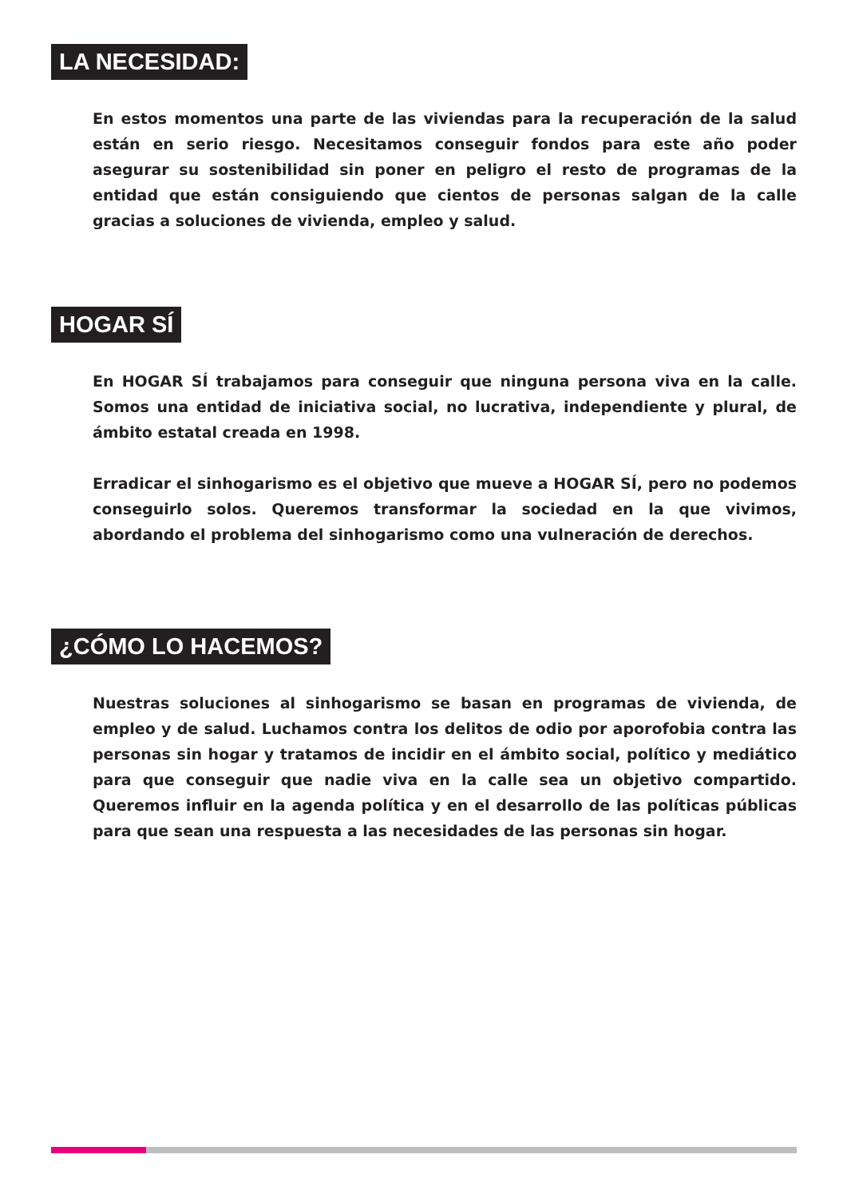LA NECESIDAD:
En estos momentos una parte de las viviendas para la recuperación de la salud están en serio riesgo. Necesitamos conseguir fondos para este año poder asegurar su sostenibilidad sin poner en peligro el resto de programas de la entidad que están consiguiendo que cientos de personas salgan de la calle gracias a soluciones de vivienda, empleo y salud.
HOGAR SÍ
En HOGAR SÍ trabajamos para conseguir que ninguna persona viva en la calle. Somos una entidad de iniciativa social, no lucrativa, independiente y plural, de ámbito estatal creada en 1998.
Erradicar el sinhogarismo es el objetivo que mueve a HOGAR SÍ, pero no podemos conseguirlo solos. Queremos transformar la sociedad en la que vivimos, abordando el problema del sinhogarismo como una vulneración de derechos.
¿CÓMO LO HACEMOS?
Nuestras soluciones al sinhogarismo se basan en programas de vivienda, de empleo y de salud. Luchamos contra los delitos de odio por aporofobia contra las personas sin hogar y tratamos de incidir en el ámbito social, político y mediático para que conseguir que nadie viva en la calle sea un objetivo compartido. Queremos influir en la agenda política y en el desarrollo de las políticas públicas para que sean una respuesta a las necesidades de las personas sin hogar.